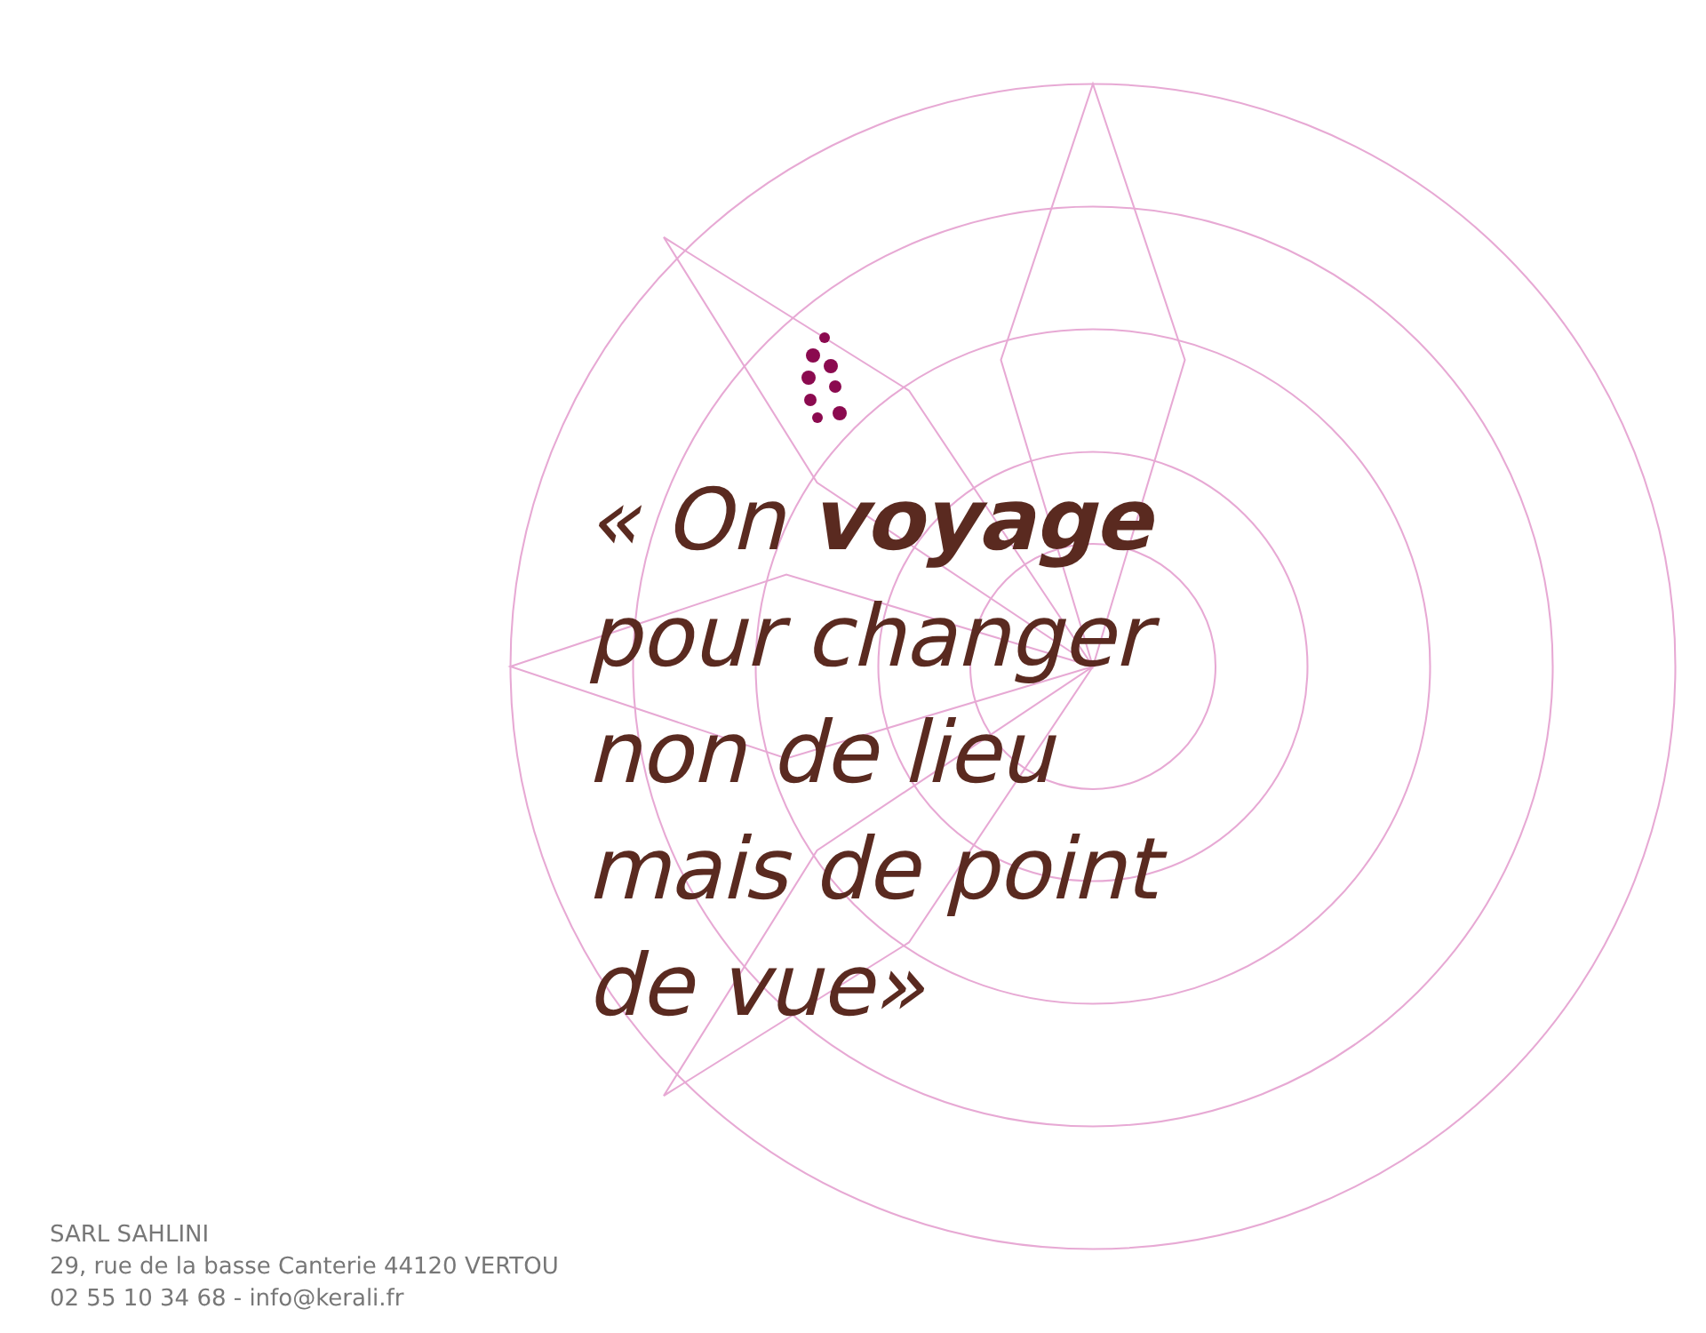« On voyage
pour changer
non de lieu
mais de point
de vue»
SARL SAHLINI
29, rue de la basse Canterie 44120 VERTOU
02 55 10 34 68 - info@kerali.fr